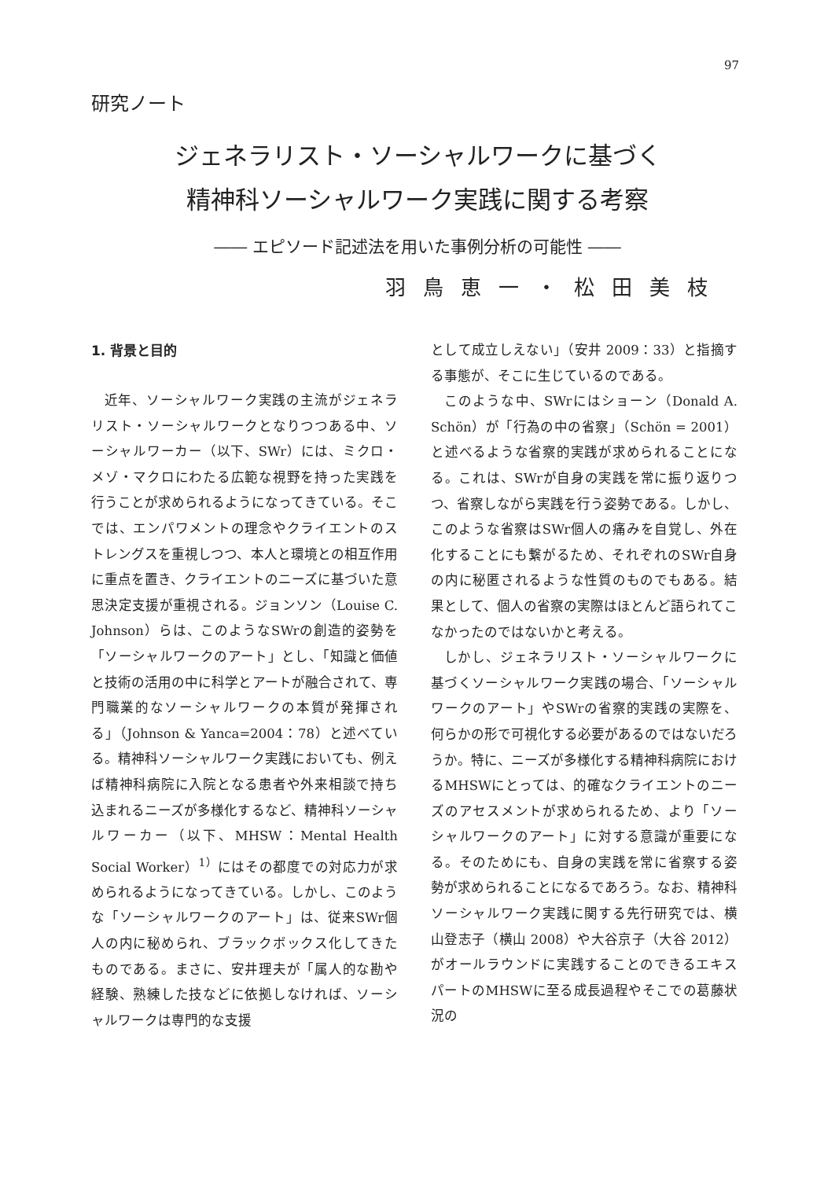97
研究ノート
ジェネラリスト・ソーシャルワークに基づく
精神科ソーシャルワーク実践に関する考察
―― エピソード記述法を用いた事例分析の可能性 ――
羽鳥恵一・松田美枝
1. 背景と目的
近年、ソーシャルワーク実践の主流がジェネラリスト・ソーシャルワークとなりつつある中、ソーシャルワーカー（以下、SWr）には、ミクロ・メゾ・マクロにわたる広範な視野を持った実践を行うことが求められるようになってきている。そこでは、エンパワメントの理念やクライエントのストレングスを重視しつつ、本人と環境との相互作用に重点を置き、クライエントのニーズに基づいた意思決定支援が重視される。ジョンソン（Louise C. Johnson）らは、このようなSWrの創造的姿勢を「ソーシャルワークのアート」とし、「知識と価値と技術の活用の中に科学とアートが融合されて、専門職業的なソーシャルワークの本質が発揮される」（Johnson & Yanca=2004：78）と述べている。精神科ソーシャルワーク実践においても、例えば精神科病院に入院となる患者や外来相談で持ち込まれるニーズが多様化するなど、精神科ソーシャルワーカー（以下、MHSW：Mental Health Social Worker）<sup>1）</sup>にはその都度での対応力が求められるようになってきている。しかし、このような「ソーシャルワークのアート」は、従来SWr個人の内に秘められ、ブラックボックス化してきたものである。まさに、安井理夫が「属人的な勘や経験、熟練した技などに依拠しなければ、ソーシャルワークは専門的な支援
として成立しえない」（安井 2009：33）と指摘する事態が、そこに生じているのである。
このような中、SWrにはショーン（Donald A. Schön）が「行為の中の省察」（Schön = 2001）と述べるような省察的実践が求められることになる。これは、SWrが自身の実践を常に振り返りつつ、省察しながら実践を行う姿勢である。しかし、このような省察はSWr個人の痛みを自覚し、外在化することにも繋がるため、それぞれのSWr自身の内に秘匿されるような性質のものでもある。結果として、個人の省察の実際はほとんど語られてこなかったのではないかと考える。
しかし、ジェネラリスト・ソーシャルワークに基づくソーシャルワーク実践の場合、「ソーシャルワークのアート」やSWrの省察的実践の実際を、何らかの形で可視化する必要があるのではないだろうか。特に、ニーズが多様化する精神科病院におけるMHSWにとっては、的確なクライエントのニーズのアセスメントが求められるため、より「ソーシャルワークのアート」に対する意識が重要になる。そのためにも、自身の実践を常に省察する姿勢が求められることになるであろう。なお、精神科ソーシャルワーク実践に関する先行研究では、横山登志子（横山 2008）や大谷京子（大谷 2012）がオールラウンドに実践することのできるエキスパートのMHSWに至る成長過程やそこでの葛藤状況の